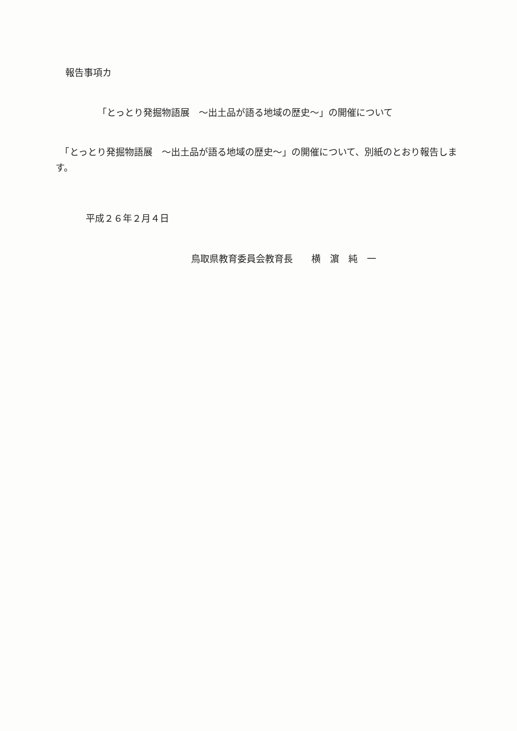報告事項カ
「とっとり発掘物語展　～出土品が語る地域の歴史～」の開催について
　「とっとり発掘物語展　～出土品が語る地域の歴史～」の開催について、別紙のとおり報告します。
平成２６年２月４日
鳥取県教育委員会教育長　　横　濵　純　一